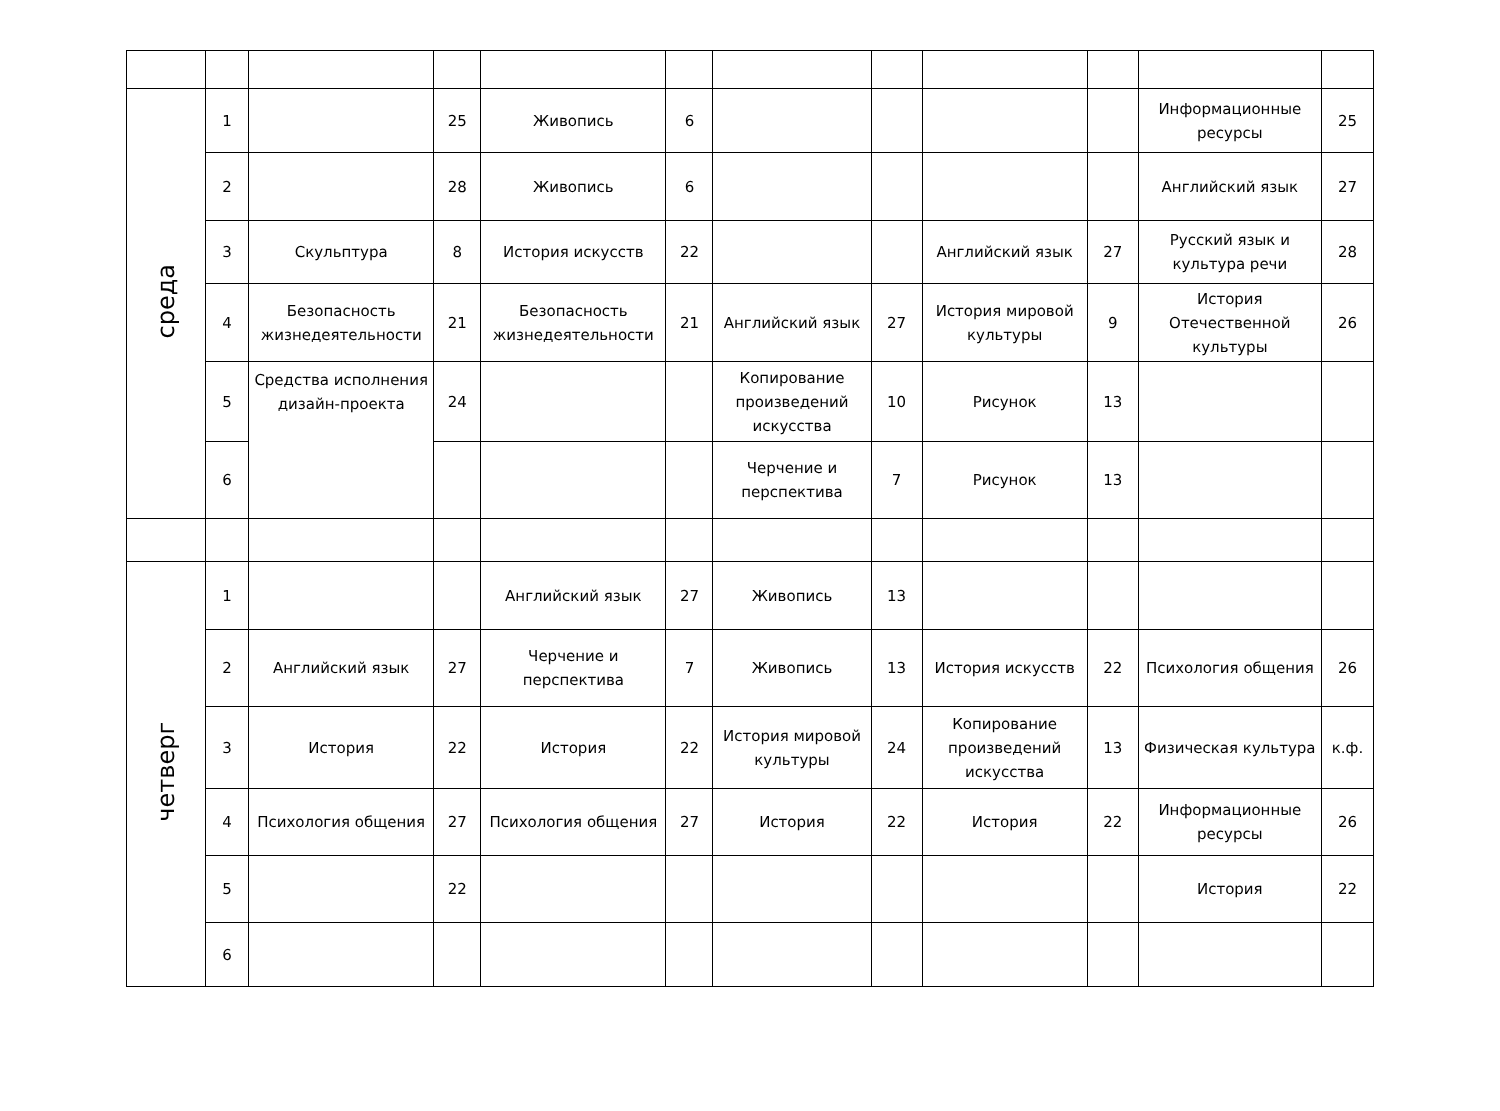| среда | 1 | | 25 | Живопись | 6 | | | | | Информационные ресурсы | 25 |
| | 2 | | 28 | Живопись | 6 | | | | | Английский язык | 27 |
| | 3 | Скульптура | 8 | История искусств | 22 | | | Английский язык | 27 | Русский язык и культура речи | 28 |
| | 4 | Безопасность жизнедеятельности | 21 | Безопасность жизнедеятельности | 21 | Английский язык | 27 | История мировой культуры | 9 | История Отечественной культуры | 26 |
| | 5 | Средства исполнения дизайн-проекта | 24 | | | Копирование произведений искусства | 10 | Рисунок | 13 | | |
| | 6 | | | | | Черчение и перспектива | 7 | Рисунок | 13 | | |
| четверг | 1 | | | Английский язык | 27 | Живопись | 13 | | | | |
| | 2 | Английский язык | 27 | Черчение и перспектива | 7 | Живопись | 13 | История искусств | 22 | Психология общения | 26 |
| | 3 | История | 22 | История | 22 | История мировой культуры | 24 | Копирование произведений искусства | 13 | Физическая культура | к.ф. |
| | 4 | Психология общения | 27 | Психология общения | 27 | История | 22 | История | 22 | Информационные ресурсы | 26 |
| | 5 | | 22 | | | | | | | История | 22 |
| | 6 | | | | | | | | | | |